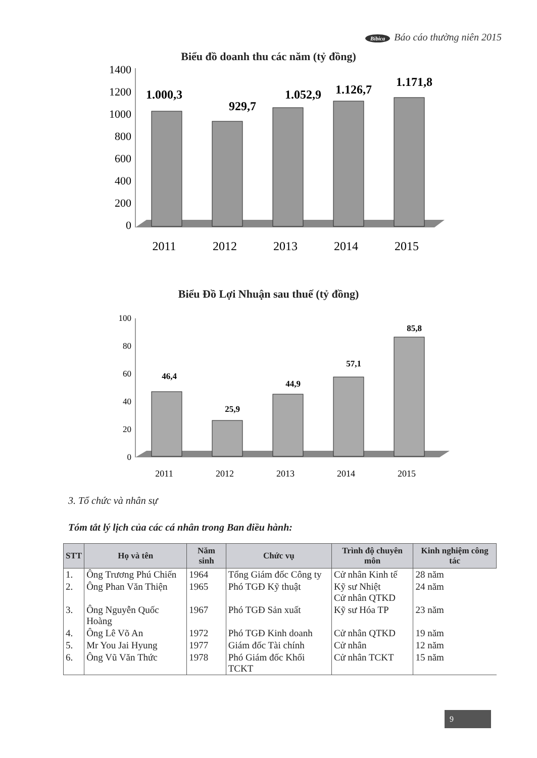Bibica Báo cáo thường niên 2015
Biểu đồ doanh thu các năm (tỷ đồng)
1400
1200
1000
800
600
400
200
0
1.000,3
929,7
1.052,9
1.126,7
1.171,8
2011
2012
2013
2014
2015
Biểu Đồ Lợi Nhuận sau thuế (tỷ đồng)
100
80
60
40
20
0
46,4
25,9
44,9
57,1
85,8
2011
2012
2013
2014
2015
3. Tổ chức và nhân sự
Tóm tắt lý lịch của các cá nhân trong Ban điều hành:
| STT | Họ và tên | Năm sinh | Chức vụ | Trình độ chuyên môn | Kinh nghiệm công tác |
| --- | --- | --- | --- | --- | --- |
| 1. | Ông Trương Phú Chiến | 1964 | Tổng Giám đốc Công ty | Cử nhân Kinh tế | 28 năm |
| 2. | Ông Phan Văn Thiện | 1965 | Phó TGĐ Kỹ thuật | Kỹ sư Nhiệt Cử nhân QTKD | 24 năm |
| 3. | Ông Nguyễn Quốc Hoàng | 1967 | Phó TGĐ Sản xuất | Kỹ sư Hóa TP | 23 năm |
| 4. | Ông Lê Võ An | 1972 | Phó TGĐ Kinh doanh | Cử nhân QTKD | 19 năm |
| 5. | Mr You Jai Hyung | 1977 | Giám đốc Tài chính | Cử nhân | 12 năm |
| 6. | Ông Vũ Văn Thức | 1978 | Phó Giám đốc Khối TCKT | Cử nhân TCKT | 15 năm |
9